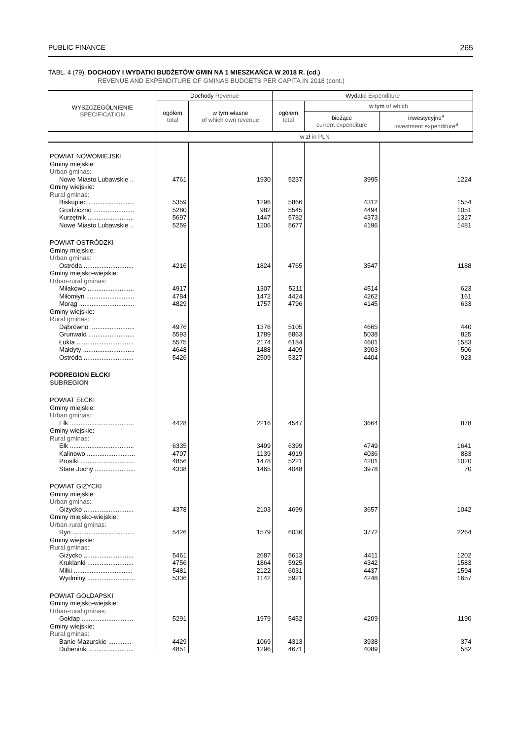PUBLIC FINANCE 265
TABL. 4 (79). DOCHODY I WYDATKI BUDŻETÓW GMIN NA 1 MIESZKAŃCA W 2018 R. (cd.)
REVENUE AND EXPENDITURE OF GMINAS BUDGETS PER CAPITA IN 2018 (cont.)
| WYSZCZEGÓLNIENIE SPECIFICATION | Dochody Revenue | | Wydatki Expenditure | | |
| --- | --- | --- | --- | --- | --- |
| | ogółem total | w tym własne of which own revenue | ogółem total | w tym of which | |
| | | | | bieżące current expenditure | inwestycyjne<sup>a</sup> investment expenditure<sup>a</sup> |
| | w zł in PLN | | | | |
| POWIAT NOWOMIEJSKI | | | | | |
| Gminy miejskie: | | | | | |
| Urban gminas: | | | | | |
| Nowe Miasto Lubawskie .. | 4761 | 1930 | 5237 | 3995 | 1224 |
| Gminy wiejskie: | | | | | |
| Rural gminas: | | | | | |
| Biskupiec .......................... | 5359 | 1296 | 5866 | 4312 | 1554 |
| Grodziczno ....................... | 5280 | 982 | 5545 | 4494 | 1051 |
| Kurzętnik .......................... | 5697 | 1447 | 5782 | 4373 | 1327 |
| Nowe Miasto Lubawskie .. | 5259 | 1206 | 5677 | 4196 | 1481 |
| POWIAT OSTRÓDZKI | | | | | |
| Gminy miejskie: | | | | | |
| Urban gminas: | | | | | |
| Ostróda ............................ | 4216 | 1824 | 4765 | 3547 | 1188 |
| Gminy miejsko-wiejskie: | | | | | |
| Urban-rural gminas: | | | | | |
| Miłakowo .......................... | 4917 | 1307 | 5211 | 4514 | 623 |
| Miłomłyn ........................... | 4784 | 1472 | 4424 | 4262 | 161 |
| Morąg ............................... | 4829 | 1757 | 4796 | 4145 | 633 |
| Gminy wiejskie: | | | | | |
| Rural gminas: | | | | | |
| Dąbrówno ......................... | 4976 | 1376 | 5105 | 4665 | 440 |
| Grunwald .......................... | 5593 | 1789 | 5863 | 5038 | 825 |
| Łukta ................................ | 5575 | 2174 | 6184 | 4601 | 1583 |
| Małdyty ............................. | 4648 | 1488 | 4409 | 3903 | 506 |
| Ostróda ............................ | 5426 | 2509 | 5327 | 4404 | 923 |
| PODREGION EŁCKI | | | | | |
| SUBREGION | | | | | |
| POWIAT EŁCKI | | | | | |
| Gminy miejskie: | | | | | |
| Urban gminas: | | | | | |
| Ełk .................................... | 4428 | 2216 | 4547 | 3664 | 878 |
| Gminy wiejskie: | | | | | |
| Rural gminas: | | | | | |
| Ełk .................................... | 6335 | 3499 | 6399 | 4749 | 1641 |
| Kalinowo ........................... | 4707 | 1139 | 4919 | 4036 | 883 |
| Prostki .............................. | 4856 | 1478 | 5221 | 4201 | 1020 |
| Stare Juchy ....................... | 4338 | 1465 | 4048 | 3978 | 70 |
| POWIAT GIŻYCKI | | | | | |
| Gminy miejskie: | | | | | |
| Urban gminas: | | | | | |
| Giżycko ............................ | 4378 | 2103 | 4699 | 3657 | 1042 |
| Gminy miejsko-wiejskie: | | | | | |
| Urban-rural gminas: | | | | | |
| Ryn ................................... | 5426 | 1579 | 6036 | 3772 | 2264 |
| Gminy wiejskie: | | | | | |
| Rural gminas: | | | | | |
| Giżycko ............................ | 5461 | 2687 | 5613 | 4411 | 1202 |
| Kruklanki .......................... | 4756 | 1864 | 5925 | 4342 | 1583 |
| Miłki ................................. | 5481 | 2122 | 6031 | 4437 | 1594 |
| Wydminy ........................... | 5336 | 1142 | 5921 | 4248 | 1657 |
| POWIAT GOŁDAPSKI | | | | | |
| Gminy miejsko-wiejskie: | | | | | |
| Urban-rural gminas: | | | | | |
| Gołdap ............................. | 5291 | 1979 | 5452 | 4209 | 1190 |
| Gminy wiejskie: | | | | | |
| Rural gminas: | | | | | |
| Banie Mazurskie ............. | 4429 | 1069 | 4313 | 3938 | 374 |
| Dubeninki ......................... | 4851 | 1296 | 4671 | 4089 | 582 |